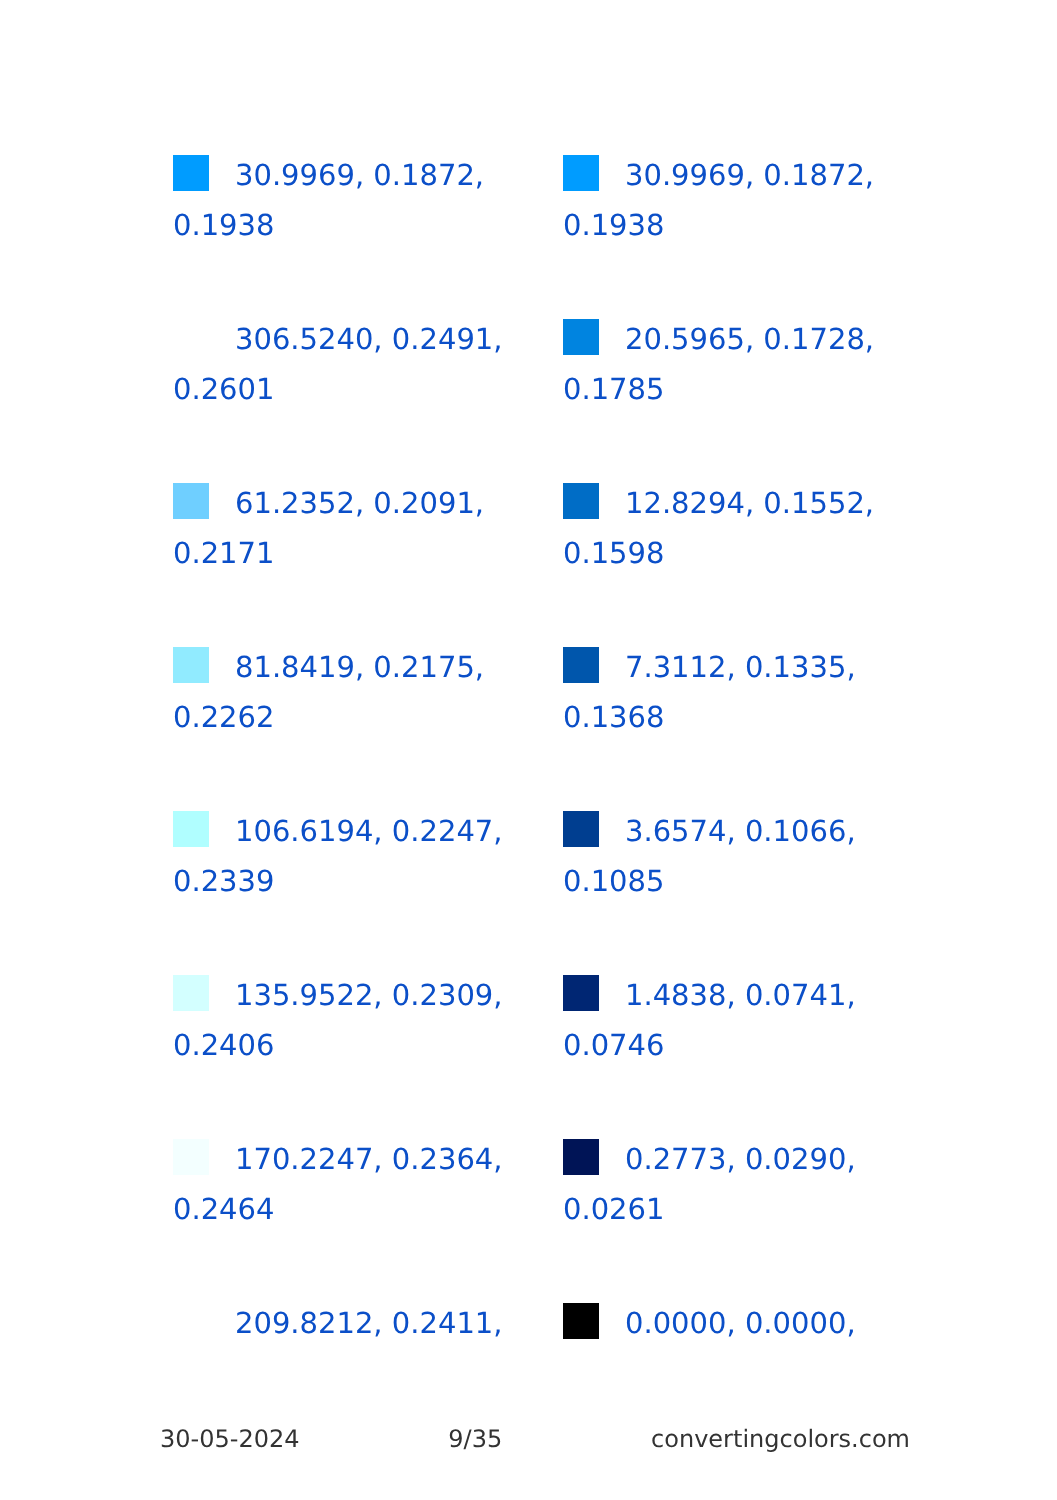30.9969, 0.1872, 0.1938
30.9969, 0.1872, 0.1938
306.5240, 0.2491, 0.2601
20.5965, 0.1728, 0.1785
61.2352, 0.2091, 0.2171
12.8294, 0.1552, 0.1598
81.8419, 0.2175, 0.2262
7.3112, 0.1335, 0.1368
106.6194, 0.2247, 0.2339
3.6574, 0.1066, 0.1085
135.9522, 0.2309, 0.2406
1.4838, 0.0741, 0.0746
170.2247, 0.2364, 0.2464
0.2773, 0.0290, 0.0261
209.8212, 0.2411,
0.0000, 0.0000,
30-05-2024 9/35 convertingcolors.com